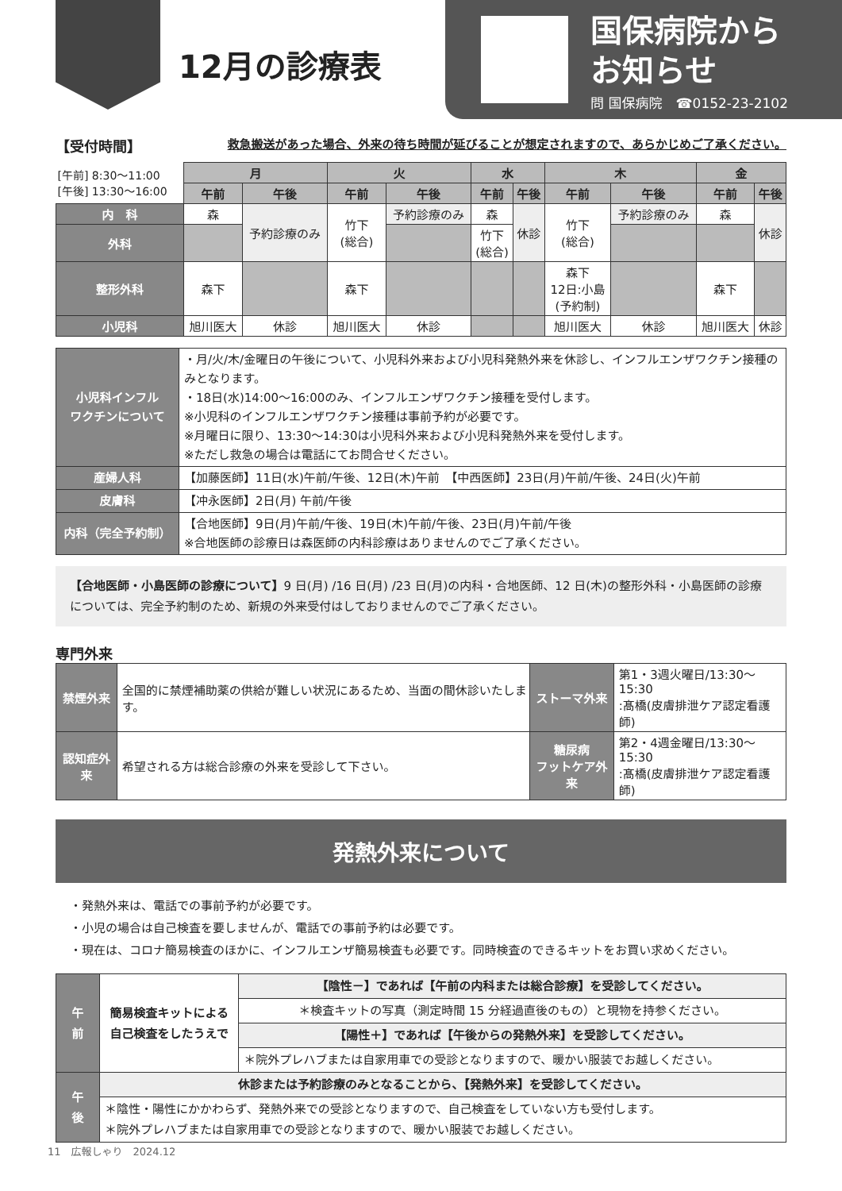12月の診療表
国保病院から
お知らせ
問 国保病院　☎0152-23-2102
【受付時間】 救急搬送があった場合、外来の待ち時間が延びることが想定されますので、あらかじめご了承ください。
| [午前] 8:30〜11:00 [午後] 13:30〜16:00 | 月 | | 火 | | 水 | | 木 | | 金 | |
| | 午前 | 午後 | 午前 | 午後 | 午前 | 午後 | 午前 | 午後 | 午前 | 午後 |
| 内 科 | 森 | 予約診療のみ | 竹下 (総合) | 予約診療のみ | 森 | 休診 | 竹下 (総合) | 予約診療のみ | 森 | 休診 |
| 外科 | | | | | 竹下 (総合) | | | | | |
| 整形外科 | 森下 | | 森下 | | | | 森下 12日:小島 (予約制) | | 森下 | |
| 小児科 | 旭川医大 | 休診 | 旭川医大 | 休診 | | | 旭川医大 | 休診 | 旭川医大 | 休診 |
| 小児科インフル ワクチンについて | ・月/火/木/金曜日の午後について、小児科外来および小児科発熱外来を休診し、インフルエンザワクチン接種のみとなります。 ・18日(水)14:00〜16:00のみ、インフルエンザワクチン接種を受付します。 ※小児科のインフルエンザワクチン接種は事前予約が必要です。 ※月曜日に限り、13:30〜14:30は小児科外来および小児科発熱外来を受付します。 ※ただし救急の場合は電話にてお問合せください。 |
| 産婦人科 | 【加藤医師】11日(水)午前/午後、12日(木)午前 【中西医師】23日(月)午前/午後、24日(火)午前 |
| 皮膚科 | 【冲永医師】2日(月) 午前/午後 |
| 内科（完全予約制） | 【合地医師】9日(月)午前/午後、19日(木)午前/午後、23日(月)午前/午後 ※合地医師の診療日は森医師の内科診療はありませんのでご了承ください。 |
【合地医師・小島医師の診療について】9 日(月) /16 日(月) /23 日(月)の内科・合地医師、12 日(木)の整形外科・小島医師の診療については、完全予約制のため、新規の外来受付はしておりませんのでご了承ください。
専門外来
| 禁煙外来 | 全国的に禁煙補助薬の供給が難しい状況にあるため、当面の間休診いたします。 | ストーマ外来 | 第1・3週火曜日/13:30〜15:30 :髙橋(皮膚排泄ケア認定看護師) |
| 認知症外来 | 希望される方は総合診療の外来を受診して下さい。 | 糖尿病 フットケア外来 | 第2・4週金曜日/13:30〜15:30 :髙橋(皮膚排泄ケア認定看護師) |
発熱外来について
・発熱外来は、電話での事前予約が必要です。
・小児の場合は自己検査を要しませんが、電話での事前予約は必要です。
・現在は、コロナ簡易検査のほかに、インフルエンザ簡易検査も必要です。同時検査のできるキットをお買い求めください。
| 午 前 | 簡易検査キットによる 自己検査をしたうえで | 【陰性－】であれば【午前の内科または総合診療】を受診してください。 |
| | | ＊検査キットの写真（測定時間 15 分経過直後のもの）と現物を持参ください。 |
| | | 【陽性＋】であれば【午後からの発熱外来】を受診してください。 |
| | | ＊院外プレハブまたは自家用車での受診となりますので、暖かい服装でお越しください。 |
| 午 後 | 休診または予約診療のみとなることから、【発熱外来】を受診してください。 | |
| | ＊陰性・陽性にかかわらず、発熱外来での受診となりますので、自己検査をしていない方も受付します。 ＊院外プレハブまたは自家用車での受診となりますので、暖かい服装でお越しください。 | |
11　広報しゃり　2024.12